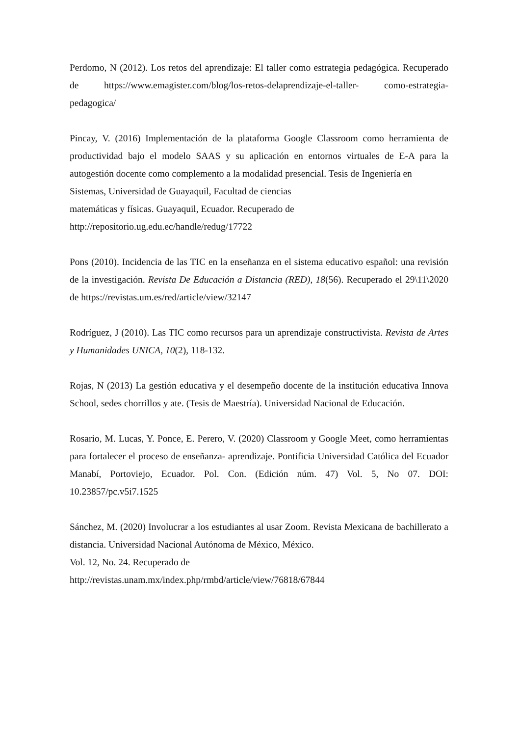Perdomo, N (2012). Los retos del aprendizaje: El taller como estrategia pedagógica. Recuperado de https://www.emagister.com/blog/los-retos-delaprendizaje-el-taller- como-estrategia-pedagogica/
Pincay, V. (2016) Implementación de la plataforma Google Classroom como herramienta de productividad bajo el modelo SAAS y su aplicación en entornos virtuales de E-A para la autogestión docente como complemento a la modalidad presencial. Tesis de Ingeniería en
Sistemas, Universidad de Guayaquil, Facultad de ciencias
matemáticas y físicas. Guayaquil, Ecuador. Recuperado de
http://repositorio.ug.edu.ec/handle/redug/17722
Pons (2010). Incidencia de las TIC en la enseñanza en el sistema educativo español: una revisión de la investigación. Revista De Educación a Distancia (RED), 18(56). Recuperado el 29\11\2020 de https://revistas.um.es/red/article/view/32147
Rodríguez, J (2010). Las TIC como recursos para un aprendizaje constructivista. Revista de Artes y Humanidades UNICA, 10(2), 118-132.
Rojas, N (2013) La gestión educativa y el desempeño docente de la institución educativa Innova School, sedes chorrillos y ate. (Tesis de Maestría). Universidad Nacional de Educación.
Rosario, M. Lucas, Y. Ponce, E. Perero, V. (2020) Classroom y Google Meet, como herramientas para fortalecer el proceso de enseñanza- aprendizaje. Pontificia Universidad Católica del Ecuador Manabí, Portoviejo, Ecuador. Pol. Con. (Edición núm. 47) Vol. 5, No 07. DOI: 10.23857/pc.v5i7.1525
Sánchez, M. (2020) Involucrar a los estudiantes al usar Zoom. Revista Mexicana de bachillerato a distancia. Universidad Nacional Autónoma de México, México.
Vol. 12, No. 24. Recuperado de
http://revistas.unam.mx/index.php/rmbd/article/view/76818/67844